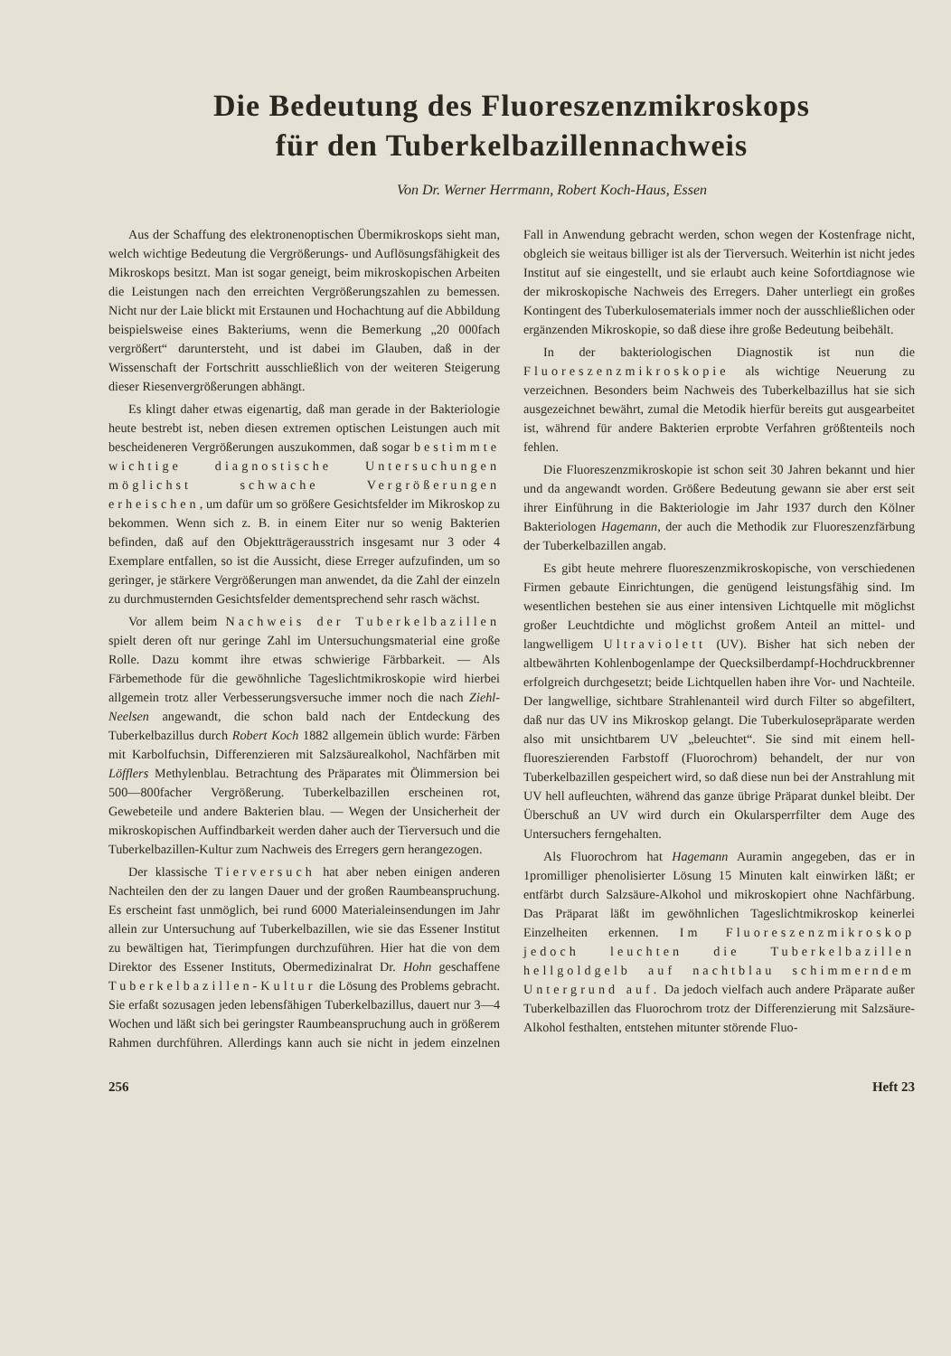Die Bedeutung des Fluoreszenzmikroskops
für den Tuberkelbazillennachweis
Von Dr. Werner Herrmann, Robert Koch-Haus, Essen
Aus der Schaffung des elektronenoptischen Übermikroskops sieht man, welch wichtige Bedeutung die Vergrößerungs- und Auflösungsfähigkeit des Mikroskops besitzt. Man ist sogar geneigt, beim mikroskopischen Arbeiten die Leistungen nach den erreichten Vergrößerungszahlen zu bemessen. Nicht nur der Laie blickt mit Erstaunen und Hochachtung auf die Abbildung beispielsweise eines Bakteriums, wenn die Bemerkung „20 000fach vergrößert“ daruntersteht, und ist dabei im Glauben, daß in der Wissenschaft der Fortschritt ausschließlich von der weiteren Steigerung dieser Riesenvergrößerungen abhängt.
Es klingt daher etwas eigenartig, daß man gerade in der Bakteriologie heute bestrebt ist, neben diesen extremen optischen Leistungen auch mit bescheideneren Vergrößerungen auszukommen, daß sogar bestimmte wichtige diagnostische Untersuchungen möglichst schwache Vergrößerungen erheischen, um dafür um so größere Gesichtsfelder im Mikroskop zu bekommen. Wenn sich z. B. in einem Eiter nur so wenig Bakterien befinden, daß auf den Objektträgerausstrich insgesamt nur 3 oder 4 Exemplare entfallen, so ist die Aussicht, diese Erreger aufzufinden, um so geringer, je stärkere Vergrößerungen man anwendet, da die Zahl der einzeln zu durchmusternden Gesichtsfelder dementsprechend sehr rasch wächst.
Vor allem beim Nachweis der Tuberkelbazillen spielt deren oft nur geringe Zahl im Untersuchungsmaterial eine große Rolle. Dazu kommt ihre etwas schwierige Färbbarkeit. — Als Färbemethode für die gewöhnliche Tageslichtmikroskopie wird hierbei allgemein trotz aller Verbesserungsversuche immer noch die nach Ziehl-Neelsen angewandt, die schon bald nach der Entdeckung des Tuberkelbazillus durch Robert Koch 1882 allgemein üblich wurde: Färben mit Karbolfuchsin, Differenzieren mit Salzsäurealkohol, Nachfärben mit Löfflers Methylenblau. Betrachtung des Präparates mit Ölimmersion bei 500—800facher Vergrößerung. Tuberkelbazillen erscheinen rot, Gewebeteile und andere Bakterien blau. — Wegen der Unsicherheit der mikroskopischen Auffindbarkeit werden daher auch der Tierversuch und die Tuberkelbazillen-Kultur zum Nachweis des Erregers gern herangezogen.
Der klassische Tierversuch hat aber neben einigen anderen Nachteilen den der zu langen Dauer und der großen Raumbeanspruchung. Es erscheint fast unmöglich, bei rund 6000 Materialeinsendungen im Jahr allein zur Untersuchung auf Tuberkelbazillen, wie sie das Essener Institut zu bewältigen hat, Tierimpfungen durchzuführen. Hier hat die von dem Direktor des Essener Instituts, Obermedizinalrat Dr. Hohn geschaffene Tuberkelbazillen-Kultur die Lösung des Problems gebracht. Sie erfaßt sozusagen jeden lebensfähigen Tuberkelbazillus, dauert nur 3—4 Wochen und läßt sich bei geringster Raumbeanspruchung auch in größerem Rahmen durchführen. Allerdings kann auch sie nicht in jedem einzelnen Fall in Anwendung gebracht werden, schon wegen der Kostenfrage nicht, obgleich sie weitaus billiger ist als der Tierversuch. Weiterhin ist nicht jedes Institut auf sie eingestellt, und sie erlaubt auch keine Sofortdiagnose wie der mikroskopische Nachweis des Erregers. Daher unterliegt ein großes Kontingent des Tuberkulosematerials immer noch der ausschließlichen oder ergänzenden Mikroskopie, so daß diese ihre große Bedeutung beibehält.
In der bakteriologischen Diagnostik ist nun die Fluoreszenzmikroskopie als wichtige Neuerung zu verzeichnen. Besonders beim Nachweis des Tuberkelbazillus hat sie sich ausgezeichnet bewährt, zumal die Metodik hierfür bereits gut ausgearbeitet ist, während für andere Bakterien erprobte Verfahren größtenteils noch fehlen.
Die Fluoreszenzmikroskopie ist schon seit 30 Jahren bekannt und hier und da angewandt worden. Größere Bedeutung gewann sie aber erst seit ihrer Einführung in die Bakteriologie im Jahr 1937 durch den Kölner Bakteriologen Hagemann, der auch die Methodik zur Fluoreszenzfärbung der Tuberkelbazillen angab.
Es gibt heute mehrere fluoreszenzmikroskopische, von verschiedenen Firmen gebaute Einrichtungen, die genügend leistungsfähig sind. Im wesentlichen bestehen sie aus einer intensiven Lichtquelle mit möglichst großer Leuchtdichte und möglichst großem Anteil an mittel- und langwelligem Ultraviolett (UV). Bisher hat sich neben der altbewährten Kohlenbogenlampe der Quecksilberdampf-Hochdruckbrenner erfolgreich durchgesetzt; beide Lichtquellen haben ihre Vor- und Nachteile. Der langwellige, sichtbare Strahlenanteil wird durch Filter so abgefiltert, daß nur das UV ins Mikroskop gelangt. Die Tuberkulosepräparate werden also mit unsichtbarem UV „beleuchtet“. Sie sind mit einem hell-fluoreszierenden Farbstoff (Fluorochrom) behandelt, der nur von Tuberkelbazillen gespeichert wird, so daß diese nun bei der Anstrahlung mit UV hell aufleuchten, während das ganze übrige Präparat dunkel bleibt. Der Überschuß an UV wird durch ein Okularsperrfilter dem Auge des Untersuchers ferngehalten.
Als Fluorochrom hat Hagemann Auramin angegeben, das er in 1promilliger phenolisierter Lösung 15 Minuten kalt einwirken läßt; er entfärbt durch Salzsäure-Alkohol und mikroskopiert ohne Nachfärbung. Das Präparat läßt im gewöhnlichen Tageslichtmikroskop keinerlei Einzelheiten erkennen. Im Fluoreszenzmikroskop jedoch leuchten die Tuberkelbazillen hellgoldgelb auf nachtblau schimmerndem Untergrund auf. Da jedoch vielfach auch andere Präparate außer Tuberkelbazillen das Fluorochrom trotz der Differenzierung mit Salzsäure-Alkohol festhalten, entstehen mitunter störende Fluo-
256 Heft 23